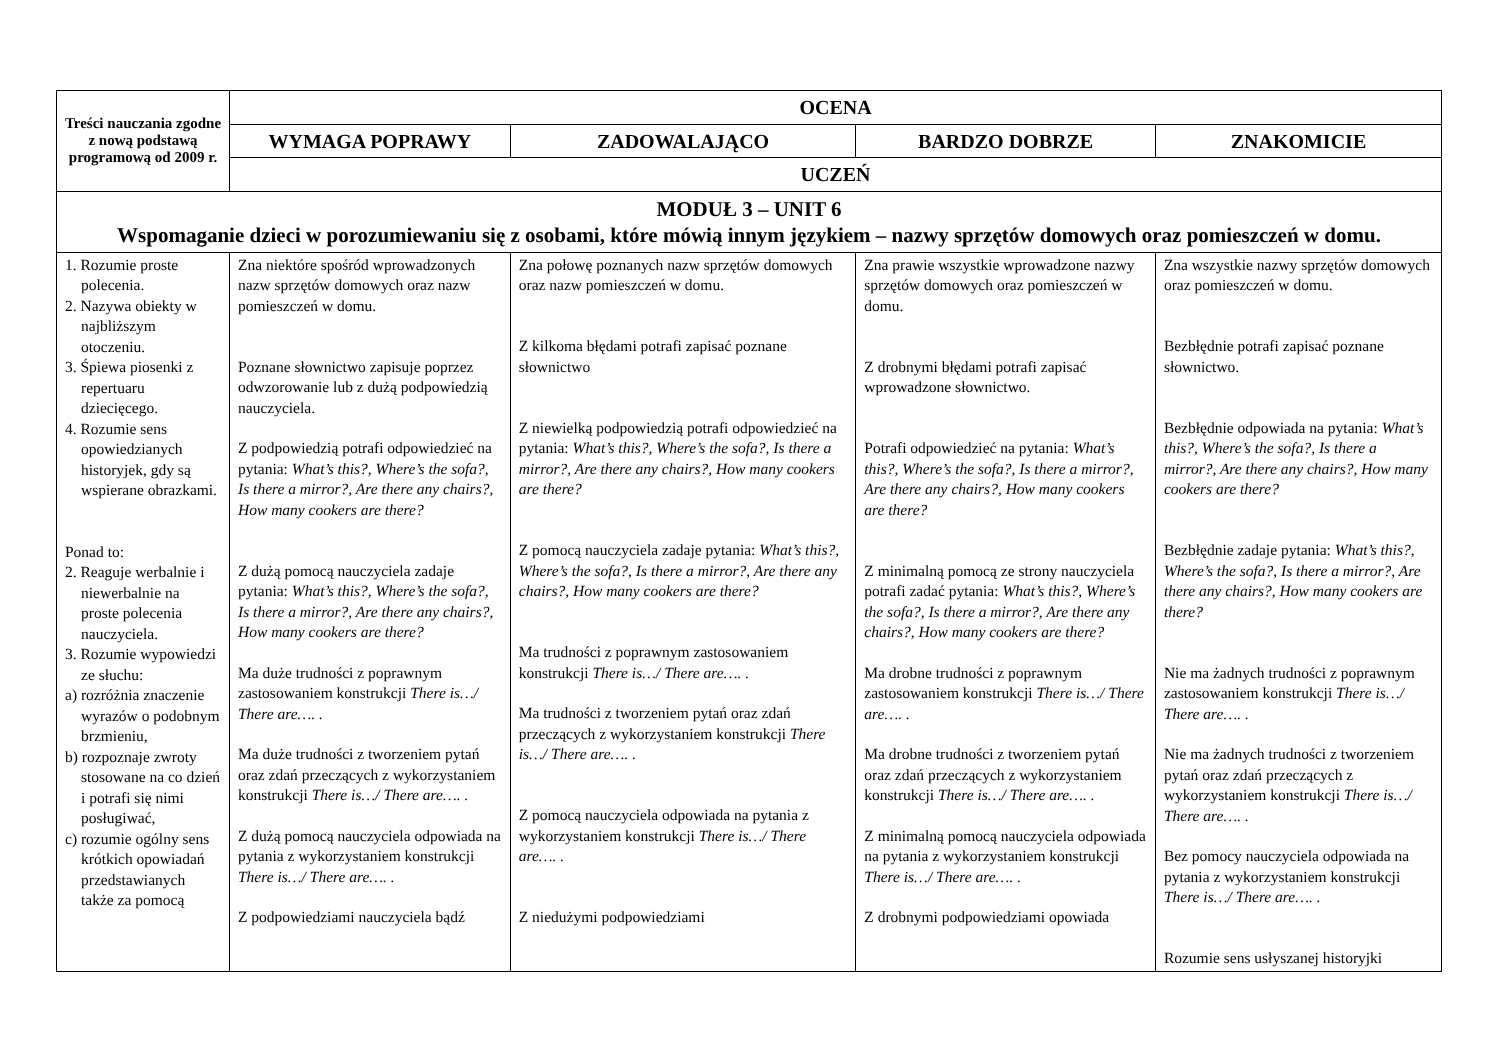| Treści nauczania zgodne z nową podstawą programową od 2009 r. | OCENA | | | |
| --- | --- | --- | --- | --- |
| | WYMAGA POPRAWY | ZADOWALAJĄCO | BARDZO DOBRZE | ZNAKOMICIE |
| | UCZEŃ | | | |
| MODUŁ 3 – UNIT 6 Wspomaganie dzieci w porozumiewaniu się z osobami, które mówią innym językiem – nazwy sprzętów domowych oraz pomieszczeń w domu. | | | | |
| 1. Rozumie proste polecenia. 2. Nazywa obiekty w najbliższym otoczeniu. 3. Śpiewa piosenki z repertuaru dziecięcego. 4. Rozumie sens opowiedzianych historyjek, gdy są wspierane obrazkami. Ponad to: 2. Reaguje werbalnie i niewerbalnie na proste polecenia nauczyciela. 3. Rozumie wypowiedzi ze słuchu: a) rozróżnia znaczenie wyrazów o podobnym brzmieniu, b) rozpoznaje zwroty stosowane na co dzień i potrafi się nimi posługiwać, c) rozumie ogólny sens krótkich opowiadań przedstawianych także za pomocą | Zna niektóre spośród wprowadzonych nazw sprzętów domowych oraz nazw pomieszczeń w domu. Poznane słownictwo zapisuje poprzez odwzorowanie lub z dużą podpowiedzią nauczyciela. Z podpowiedzią potrafi odpowiedzieć na pytania: What’s this?, Where’s the sofa?, Is there a mirror?, Are there any chairs?, How many cookers are there? Z dużą pomocą nauczyciela zadaje pytania: What’s this?, Where’s the sofa?, Is there a mirror?, Are there any chairs?, How many cookers are there? Ma duże trudności z poprawnym zastosowaniem konstrukcji There is…/ There are…. . Ma duże trudności z tworzeniem pytań oraz zdań przeczących z wykorzystaniem konstrukcji There is…/ There are…. . Z dużą pomocą nauczyciela odpowiada na pytania z wykorzystaniem konstrukcji There is…/ There are…. . Z podpowiedziami nauczyciela bądź | Zna połowę poznanych nazw sprzętów domowych oraz nazw pomieszczeń w domu. Z kilkoma błędami potrafi zapisać poznane słownictwo Z niewielką podpowiedzią potrafi odpowiedzieć na pytania: What’s this?, Where’s the sofa?, Is there a mirror?, Are there any chairs?, How many cookers are there? Z pomocą nauczyciela zadaje pytania: What’s this?, Where’s the sofa?, Is there a mirror?, Are there any chairs?, How many cookers are there? Ma trudności z poprawnym zastosowaniem konstrukcji There is…/ There are…. . Ma trudności z tworzeniem pytań oraz zdań przeczących z wykorzystaniem konstrukcji There is…/ There are…. . Z pomocą nauczyciela odpowiada na pytania z wykorzystaniem konstrukcji There is…/ There are…. . Z niedużymi podpowiedziami | Zna prawie wszystkie wprowadzone nazwy sprzętów domowych oraz pomieszczeń w domu. Z drobnymi błędami potrafi zapisać wprowadzone słownictwo. Potrafi odpowiedzieć na pytania: What’s this?, Where’s the sofa?, Is there a mirror?, Are there any chairs?, How many cookers are there? Z minimalną pomocą ze strony nauczyciela potrafi zadać pytania: What’s this?, Where’s the sofa?, Is there a mirror?, Are there any chairs?, How many cookers are there? Ma drobne trudności z poprawnym zastosowaniem konstrukcji There is…/ There are…. . Ma drobne trudności z tworzeniem pytań oraz zdań przeczących z wykorzystaniem konstrukcji There is…/ There are…. . Z minimalną pomocą nauczyciela odpowiada na pytania z wykorzystaniem konstrukcji There is…/ There are…. . Z drobnymi podpowiedziami opowiada | Zna wszystkie nazwy sprzętów domowych oraz pomieszczeń w domu. Bezbłędnie potrafi zapisać poznane słownictwo. Bezbłędnie odpowiada na pytania: What’s this?, Where’s the sofa?, Is there a mirror?, Are there any chairs?, How many cookers are there? Bezbłędnie zadaje pytania: What’s this?, Where’s the sofa?, Is there a mirror?, Are there any chairs?, How many cookers are there? Nie ma żadnych trudności z poprawnym zastosowaniem konstrukcji There is…/ There are…. . Nie ma żadnych trudności z tworzeniem pytań oraz zdań przeczących z wykorzystaniem konstrukcji There is…/ There are…. . Bez pomocy nauczyciela odpowiada na pytania z wykorzystaniem konstrukcji There is…/ There are…. . Rozumie sens usłyszanej historyjki |